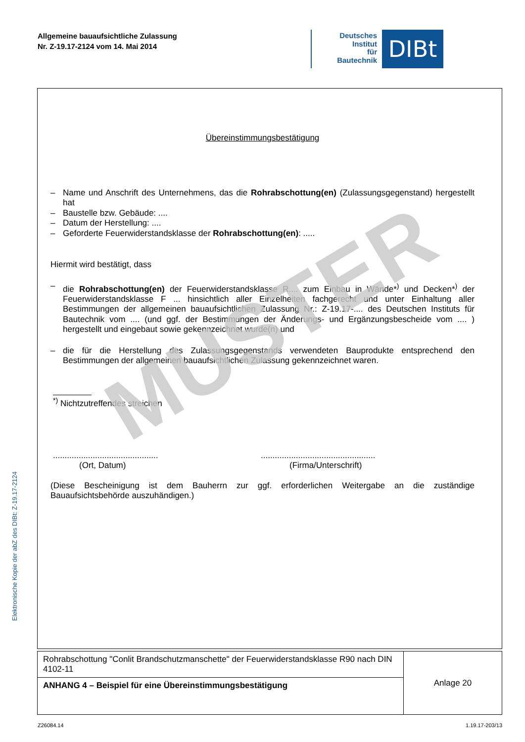Allgemeine bauaufsichtliche Zulassung
Nr. Z-19.17-2124 vom 14. Mai 2014
Deutsches
Institut
für
Bautechnik
DIBt
Elektronische Kopie der abZ des DIBt: Z-19.17-2124
Übereinstimmungsbestätigung
– Name und Anschrift des Unternehmens, das die Rohrabschottung(en) (Zulassungsgegenstand) hergestellt hat
– Baustelle bzw. Gebäude: ....
– Datum der Herstellung: ....
– Geforderte Feuerwiderstandsklasse der Rohrabschottung(en): .....
Hiermit wird bestätigt, dass
– die Rohrabschottung(en) der Feuerwiderstandsklasse R.... zum Einbau in Wände*<sup>)</sup> und Decken*<sup>)</sup> der Feuerwiderstandsklasse F ... hinsichtlich aller Einzelheiten fachgerecht und unter Einhaltung aller Bestimmungen der allgemeinen bauaufsichtlichen Zulassung Nr.: Z-19.17-.... des Deutschen Instituts für Bautechnik vom .... (und ggf. der Bestimmungen der Änderungs- und Ergänzungsbescheide vom .... ) hergestellt und eingebaut sowie gekennzeichnet wurde(n) und
– die für die Herstellung des Zulassungsgegenstands verwendeten Bauprodukte entsprechend den Bestimmungen der allgemeinen bauaufsichtlichen Zulassung gekennzeichnet waren.
<sup>*)</sup> Nichtzutreffendes streichen
.............................................
(Ort, Datum)
.................................................
(Firma/Unterschrift)
(Diese Bescheinigung ist dem Bauherrn zur ggf. erforderlichen Weitergabe an die zuständige Bauaufsichtsbehörde auszuhändigen.)
MUSTER
| Rohrabschottung "Conlit Brandschutzmanschette" der Feuerwiderstandsklasse R90 nach DIN 4102-11 | Anlage 20 |
| ANHANG 4 – Beispiel für eine Übereinstimmungsbestätigung | |
Z26084.14 1.19.17-203/13